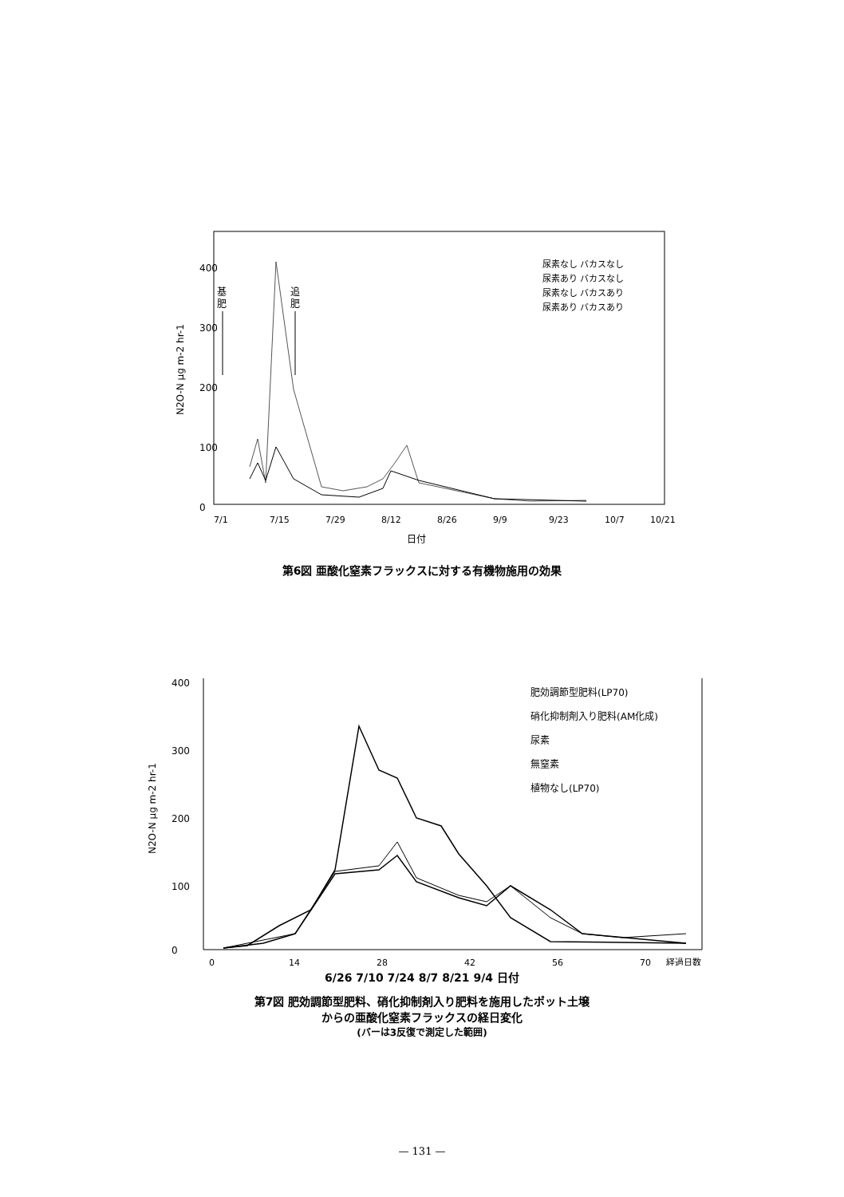400
300
200
100
0
N2O-N μg m-2 hr-1
基
肥
追
肥
尿素なし バカスなし
尿素あり バカスなし
尿素なし バカスあり
尿素あり バカスあり
7/1
7/15
7/29
8/12
8/26
9/9
9/23
10/7
10/21
日付
第6図 亜酸化窒素フラックスに対する有機物施用の効果
400
300
200
100
0
N2O-N μg m-2 hr-1
肥効調節型肥料(LP70)
硝化抑制剤入り肥料(AM化成)
尿素
無窒素
植物なし(LP70)
0
14
28
42
56
70
経過日数
6/26 7/10 7/24 8/7 8/21 9/4 日付
第7図 肥効調節型肥料、硝化抑制剤入り肥料を施用したポット土壌
からの亜酸化窒素フラックスの経日変化
(バーは3反復で測定した範囲)
— 131 —